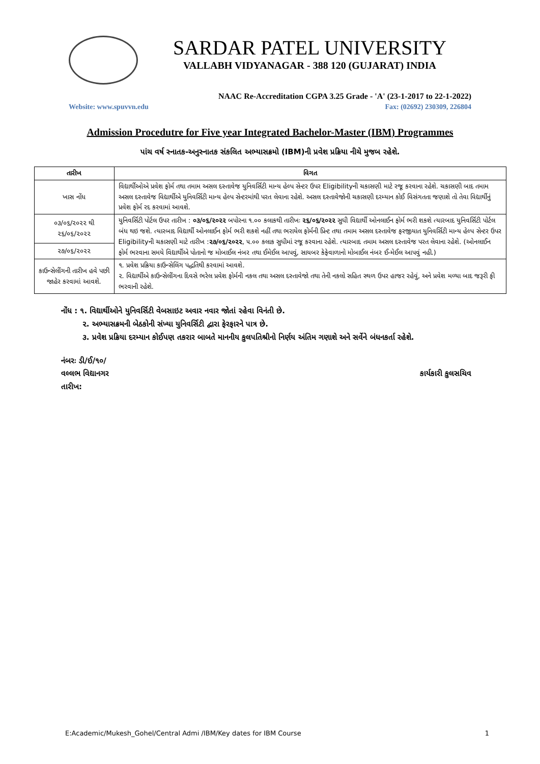SARDAR PATEL UNIVERSITY
VALLABH VIDYANAGAR - 388 120 (GUJARAT) INDIA
NAAC Re-Accreditation CGPA 3.25 Grade - 'A' (23-1-2017 to 22-1-2022)
Website: www.spuvvn.edu Fax: (02692) 230309, 226804
Admission Procedutre for Five year Integrated Bachelor-Master (IBM) Programmes
પાંચ વર્ષ સ્નાતક-અનુસ્નાતક સંકલિત અભ્યાસક્રમો (IBM)ની પ્રવેશ પ્રક્રિયા નીચે મુજબ રહેશે.
| તારીખ | વિગત |
| --- | --- |
| ખાસ નોંધ | વિદ્યાર્થીઓએ પ્રવેશ ફોર્મ તથા તમામ અસલ દસ્તાવેજ યુનિવર્સિટી માન્ય હેલ્પ સેન્ટર ઉપર Eligibilityની ચકાસણી માટે રજૂ કરવાના રહેશે. ચકાસણી બાદ તમામ અસલ દસ્તાવેજ વિદ્યાર્થીએ યુનિવર્સિટી માન્ય હેલ્પ સેન્ટરમાંથી પરત લેવાના રહેશે. અસલ દસ્તાવેજોની ચકાસણી દરમ્યાન કોઈ વિસંગતતા જણાશે તો તેવા વિદ્યાર્થીનું પ્રવેશ ફોર્મ રદ કરવામાં આવશે. |
| ૦૩/૦૬/૨૦૨૨ થી ૨૬/૦૬/૨૦૨૨ | યુનિવર્સિટી પોર્ટલ ઉપર તારીખ : ૦૩/૦૬/૨૦૨૨ બપોરના ૧.૦૦ કલાકથી તારીખઃ ૨૬/૦૬/૨૦૨૨ સુધી વિદ્યાર્થી ઓનલાઈન ફોર્મ ભરી શકશે ત્યારબાદ યુનિવર્સિટી પોર્ટલ બંધ થઇ જશે. ત્યારબાદ વિદ્યાર્થી ઓનલાઈન ફોર્મ ભરી શકશે નહીં તથા ભરાયેલ ફોર્મની પ્રિન્ટ તથા તમામ અસલ દસ્તાવેજ ફરજીયાત યુનિવર્સિટી માન્ય હેલ્પ સેન્ટર ઉપર Eligibilityની ચકાસણી માટે તારીખ : ૨૭/૦૬/૨૦૨૨ , ૫.૦૦ કલાક સુધીમાં રજૂ કરવાના રહેશે. ત્યારબાદ તમામ અસલ દસ્તાવેજ પરત લેવાના રહેશે. (ઓનલાઈન ફોર્મ ભરવાના સમયે વિદ્યાર્થીએ પોતાનો જ મોબાઈલ નંબર તથા ઈમેઈલ આપવું, સાયબર કેફેવાળાનો મોબાઈલ નંબર ઈ-મેઈલ આપવું નહી.) |
| ૨૭/૦૬/૨૦૨૨ | |
| કાઉન્સેલીંગની તારીખ હવે પછી જાહેર કરવામાં આવશે. | ૧. પ્રવેશ પ્રક્રિયા કાઉન્સેલિંગ પદ્ધતિથી કરવામાં આવશે. ૨. વિદ્યાર્થીએ કાઉન્સેલીંગના દિવસે ભરેલ પ્રવેશ ફોર્મની નકલ તથા અસલ દસ્તાવેજો તથા તેની નકલો સહિત સ્થળ ઉપર હાજર રહેવું, અને પ્રવેશ મળ્યા બાદ જરૂરી ફી ભરવાની રહેશે. |
નોંધ : ૧. વિદ્યાર્થીઓને યુનિવર્સિટી વેબસાઇટ અવાર નવાર જોતાં રહેવા વિનંતી છે.
૨. અભ્યાસક્રમની બેઠકોની સંખ્યા યુનિવર્સિટી દ્વારા ફેરફારને પાત્ર છે.
૩. પ્રવેશ પ્રક્રિયા દરમ્યાન કોઈપણ તકરાર બાબતે માનનીય કુલપતિશ્રીનો નિર્ણય અંતિમ ગણાશે અને સર્વેને બંધનકર્તા રહેશે.
નંબરઃ ડી/ઈ/૧૦/
વલ્લભ વિદ્યાનગર
તારીખ:
કાર્યકારી કુલસચિવ
E:Academic/Mukesh_Gohel/Central Admi /IBM/Key dates for IBM Course 1